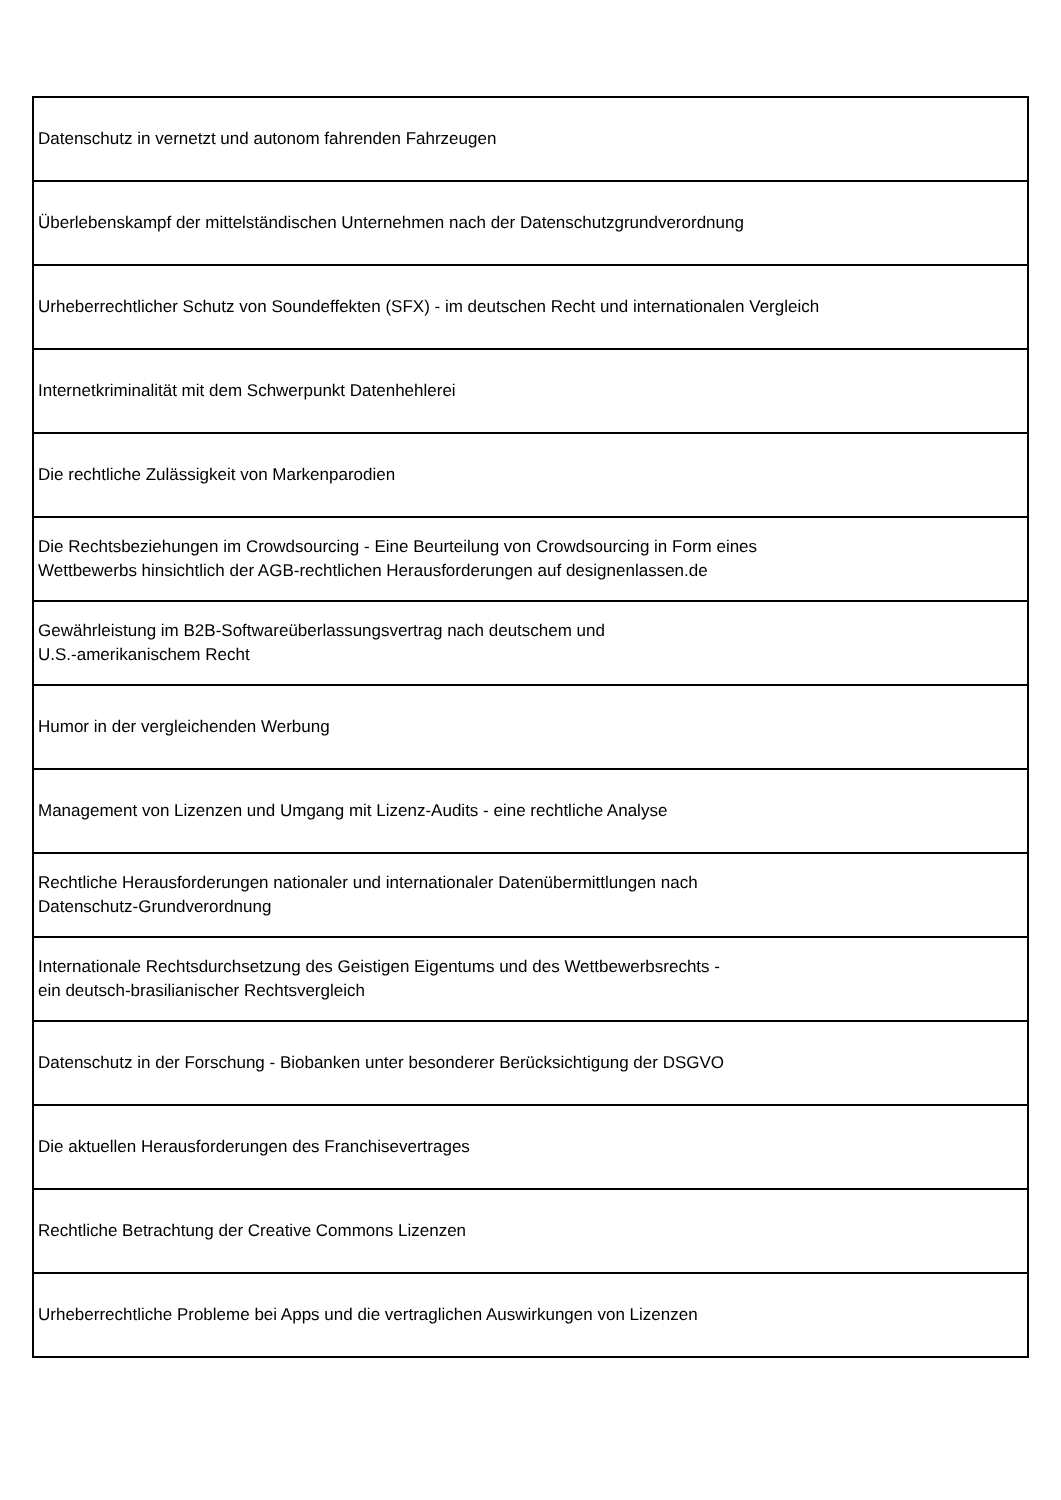| Datenschutz in vernetzt und autonom fahrenden Fahrzeugen |
| Überlebenskampf der mittelständischen Unternehmen nach der Datenschutzgrundverordnung |
| Urheberrechtlicher Schutz von Soundeffekten (SFX) - im deutschen Recht und internationalen Vergleich |
| Internetkriminalität mit dem Schwerpunkt Datenhehlerei |
| Die rechtliche Zulässigkeit von Markenparodien |
| Die Rechtsbeziehungen im Crowdsourcing - Eine Beurteilung von Crowdsourcing in Form eines Wettbewerbs hinsichtlich der AGB-rechtlichen Herausforderungen auf designenlassen.de |
| Gewährleistung im B2B-Softwareüberlassungsvertrag nach deutschem und U.S.-amerikanischem Recht |
| Humor in der vergleichenden Werbung |
| Management von Lizenzen und Umgang mit Lizenz-Audits - eine rechtliche Analyse |
| Rechtliche Herausforderungen nationaler und internationaler Datenübermittlungen nach Datenschutz-Grundverordnung |
| Internationale Rechtsdurchsetzung des Geistigen Eigentums und des Wettbewerbsrechts - ein deutsch-brasilianischer Rechtsvergleich |
| Datenschutz in der Forschung - Biobanken unter besonderer Berücksichtigung der DSGVO |
| Die aktuellen Herausforderungen des Franchisevertrages |
| Rechtliche Betrachtung der Creative Commons Lizenzen |
| Urheberrechtliche Probleme bei Apps und die vertraglichen Auswirkungen von Lizenzen |